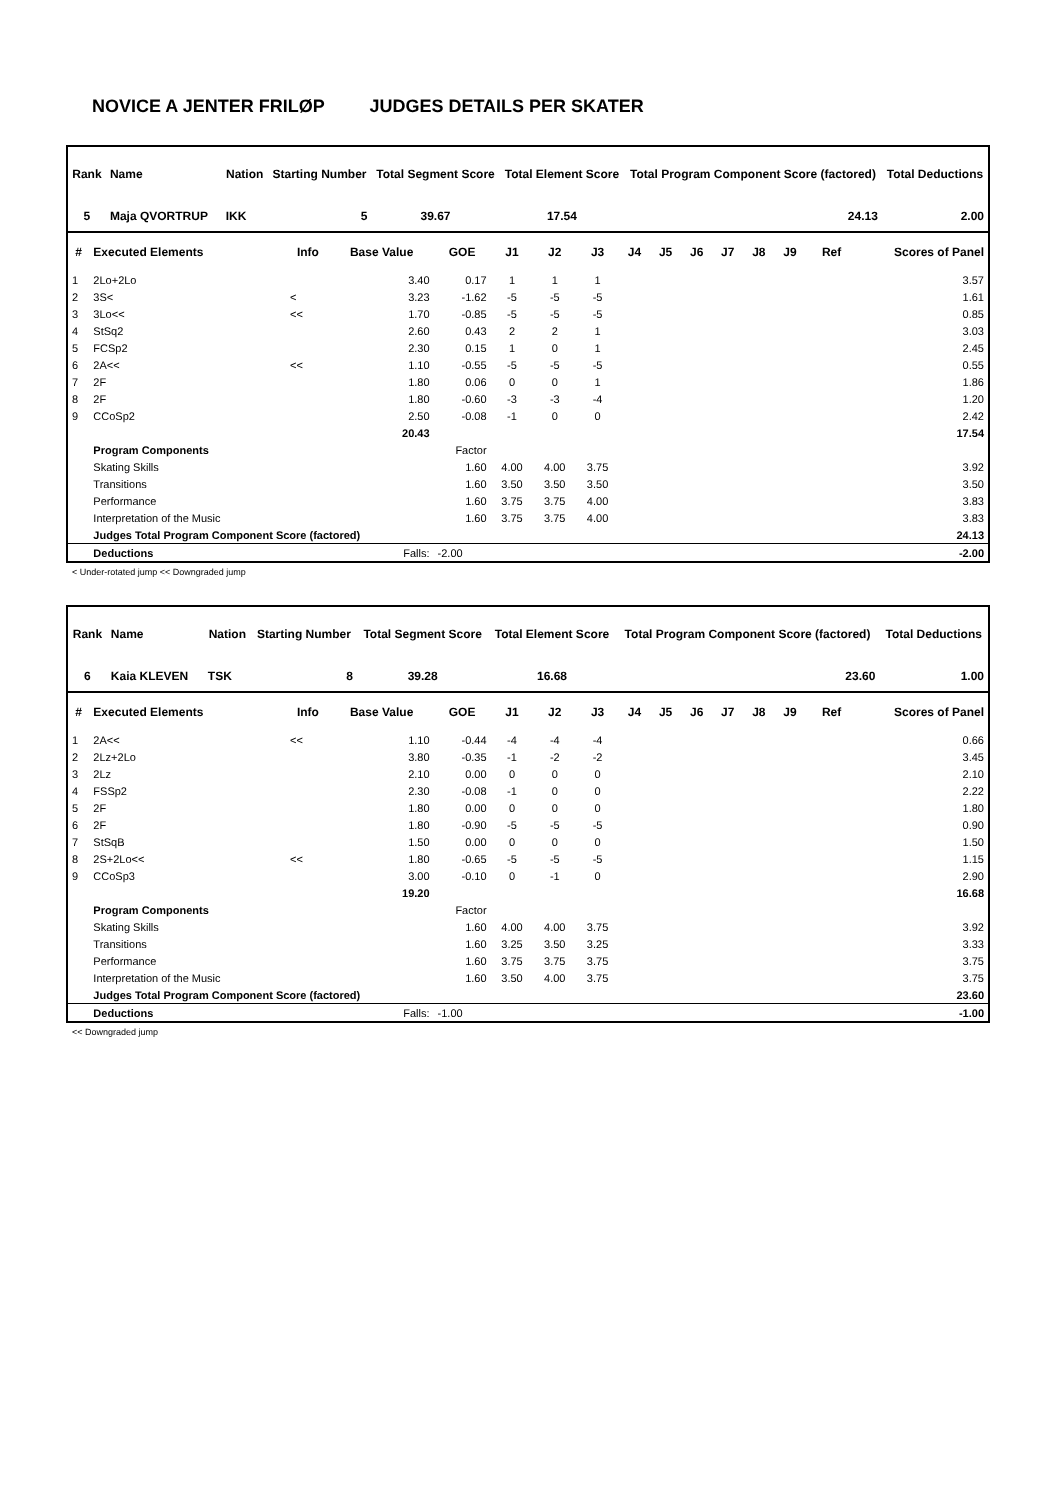NOVICE A JENTER FRILØP JUDGES DETAILS PER SKATER
| Rank | Name | | Nation | Starting Number | Total Segment Score | Total Element Score | Total Program Component Score (factored) | Total Deductions |
| --- | --- | --- | --- | --- | --- | --- | --- | --- |
| 5 | Maja QVORTRUP | | IKK | 5 | 39.67 | 17.54 | 24.13 | 2.00 |
| # | Executed Elements | Info | Base Value | GOE | J1 | J2 | J3 | J4 | J5 | J6 | J7 | J8 | J9 | Ref | Scores of Panel |
| --- | --- | --- | --- | --- | --- | --- | --- | --- | --- | --- | --- | --- | --- | --- | --- |
| 1 | 2Lo+2Lo | | 3.40 | 0.17 | 1 | 1 | 1 | | | | | | | | 3.57 |
| 2 | 3S< | < | 3.23 | -1.62 | -5 | -5 | -5 | | | | | | | | 1.61 |
| 3 | 3Lo<< | << | 1.70 | -0.85 | -5 | -5 | -5 | | | | | | | | 0.85 |
| 4 | StSq2 | | 2.60 | 0.43 | 2 | 2 | 1 | | | | | | | | 3.03 |
| 5 | FCSp2 | | 2.30 | 0.15 | 1 | 0 | 1 | | | | | | | | 2.45 |
| 6 | 2A<< | << | 1.10 | -0.55 | -5 | -5 | -5 | | | | | | | | 0.55 |
| 7 | 2F | | 1.80 | 0.06 | 0 | 0 | 1 | | | | | | | | 1.86 |
| 8 | 2F | | 1.80 | -0.60 | -3 | -3 | -4 | | | | | | | | 1.20 |
| 9 | CCoSp2 | | 2.50 | -0.08 | -1 | 0 | 0 | | | | | | | | 2.42 |
| | | | 20.43 | | | | | | | | | | | | 17.54 |
| | Program Components | | | Factor | | | | | | | | | | | |
| | Skating Skills | | | 1.60 | 4.00 | 4.00 | 3.75 | | | | | | | | 3.92 |
| | Transitions | | | 1.60 | 3.50 | 3.50 | 3.50 | | | | | | | | 3.50 |
| | Performance | | | 1.60 | 3.75 | 3.75 | 4.00 | | | | | | | | 3.83 |
| | Interpretation of the Music | | | 1.60 | 3.75 | 3.75 | 4.00 | | | | | | | | 3.83 |
| | Judges Total Program Component Score (factored) | | | | | | | | | | | | | | 24.13 |
| | Deductions | | Falls: | -2.00 | | | | | | | | | | | -2.00 |
< Under-rotated jump << Downgraded jump
| Rank | Name | | Nation | Starting Number | Total Segment Score | Total Element Score | Total Program Component Score (factored) | Total Deductions |
| --- | --- | --- | --- | --- | --- | --- | --- | --- |
| 6 | Kaia KLEVEN | | TSK | 8 | 39.28 | 16.68 | 23.60 | 1.00 |
| # | Executed Elements | Info | Base Value | GOE | J1 | J2 | J3 | J4 | J5 | J6 | J7 | J8 | J9 | Ref | Scores of Panel |
| --- | --- | --- | --- | --- | --- | --- | --- | --- | --- | --- | --- | --- | --- | --- | --- |
| 1 | 2A<< | << | 1.10 | -0.44 | -4 | -4 | -4 | | | | | | | | 0.66 |
| 2 | 2Lz+2Lo | | 3.80 | -0.35 | -1 | -2 | -2 | | | | | | | | 3.45 |
| 3 | 2Lz | | 2.10 | 0.00 | 0 | 0 | 0 | | | | | | | | 2.10 |
| 4 | FSSp2 | | 2.30 | -0.08 | -1 | 0 | 0 | | | | | | | | 2.22 |
| 5 | 2F | | 1.80 | 0.00 | 0 | 0 | 0 | | | | | | | | 1.80 |
| 6 | 2F | | 1.80 | -0.90 | -5 | -5 | -5 | | | | | | | | 0.90 |
| 7 | StSqB | | 1.50 | 0.00 | 0 | 0 | 0 | | | | | | | | 1.50 |
| 8 | 2S+2Lo<< | << | 1.80 | -0.65 | -5 | -5 | -5 | | | | | | | | 1.15 |
| 9 | CCoSp3 | | 3.00 | -0.10 | 0 | -1 | 0 | | | | | | | | 2.90 |
| | | | 19.20 | | | | | | | | | | | | 16.68 |
| | Program Components | | | Factor | | | | | | | | | | | |
| | Skating Skills | | | 1.60 | 4.00 | 4.00 | 3.75 | | | | | | | | 3.92 |
| | Transitions | | | 1.60 | 3.25 | 3.50 | 3.25 | | | | | | | | 3.33 |
| | Performance | | | 1.60 | 3.75 | 3.75 | 3.75 | | | | | | | | 3.75 |
| | Interpretation of the Music | | | 1.60 | 3.50 | 4.00 | 3.75 | | | | | | | | 3.75 |
| | Judges Total Program Component Score (factored) | | | | | | | | | | | | | | 23.60 |
| | Deductions | | Falls: | -1.00 | | | | | | | | | | | -1.00 |
<< Downgraded jump